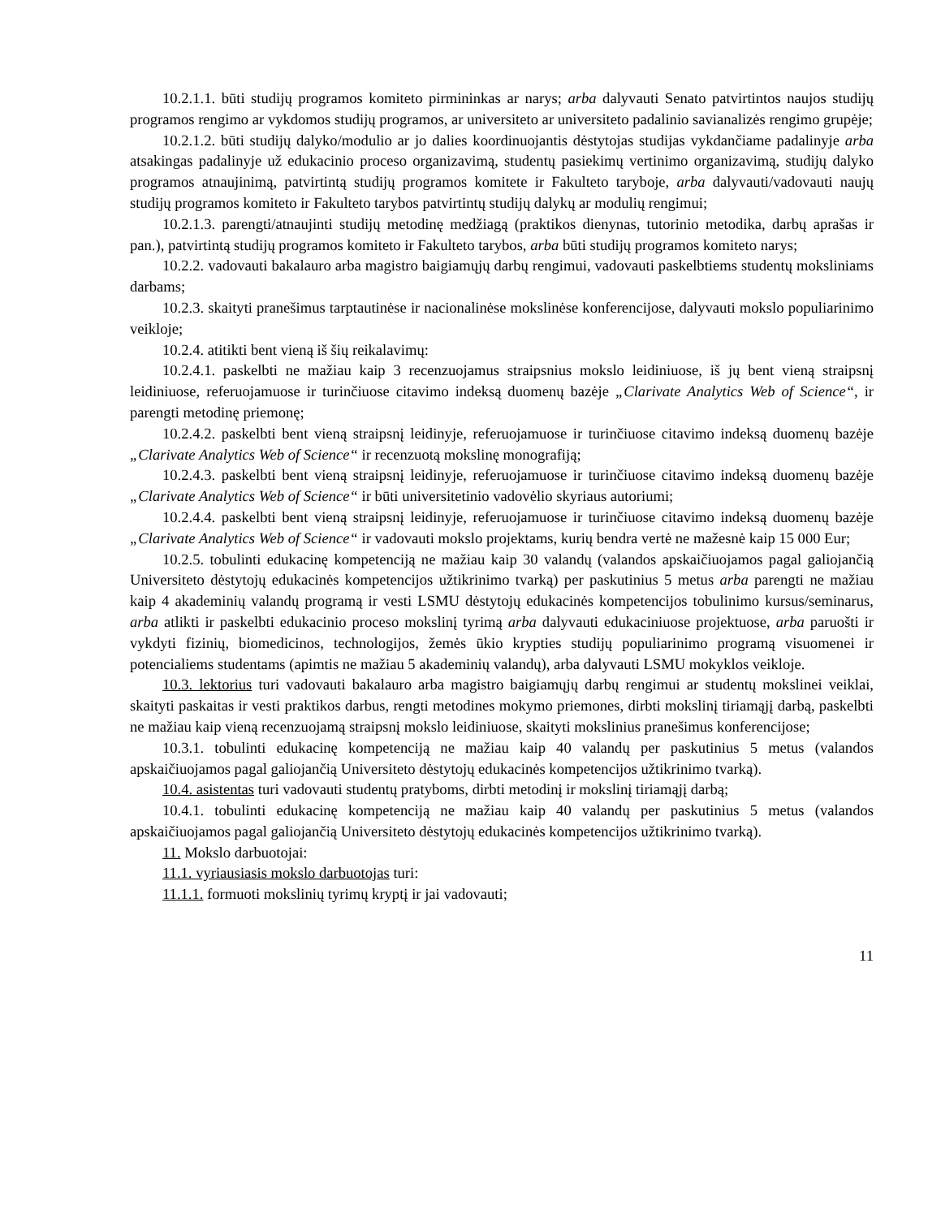10.2.1.1. būti studijų programos komiteto pirmininkas ar narys; arba dalyvauti Senato patvirtintos naujos studijų programos rengimo ar vykdomos studijų programos, ar universiteto ar universiteto padalinio savianalizės rengimo grupėje;
10.2.1.2. būti studijų dalyko/modulio ar jo dalies koordinuojantis dėstytojas studijas vykdančiame padalinyje arba atsakingas padalinyje už edukacinio proceso organizavimą, studentų pasiekimų vertinimo organizavimą, studijų dalyko programos atnaujinimą, patvirtintą studijų programos komitete ir Fakulteto taryboje, arba dalyvauti/vadovauti naujų studijų programos komiteto ir Fakulteto tarybos patvirtintų studijų dalykų ar modulių rengimui;
10.2.1.3. parengti/atnaujinti studijų metodinę medžiagą (praktikos dienynas, tutorinio metodika, darbų aprašas ir pan.), patvirtintą studijų programos komiteto ir Fakulteto tarybos, arba būti studijų programos komiteto narys;
10.2.2. vadovauti bakalauro arba magistro baigiamųjų darbų rengimui, vadovauti paskelbtiems studentų moksliniams darbams;
10.2.3. skaityti pranešimus tarptautinėse ir nacionalinėse mokslinėse konferencijose, dalyvauti mokslo populiarinimo veikloje;
10.2.4. atitikti bent vieną iš šių reikalavimų:
10.2.4.1. paskelbti ne mažiau kaip 3 recenzuojamus straipsnius mokslo leidiniuose, iš jų bent vieną straipsnį leidiniuose, referuojamuose ir turinčiuose citavimo indeksą duomenų bazėje „Clarivate Analytics Web of Science“, ir parengti metodinę priemonę;
10.2.4.2. paskelbti bent vieną straipsnį leidinyje, referuojamuose ir turinčiuose citavimo indeksą duomenų bazėje „Clarivate Analytics Web of Science“ ir recenzuotą mokslinę monografiją;
10.2.4.3. paskelbti bent vieną straipsnį leidinyje, referuojamuose ir turinčiuose citavimo indeksą duomenų bazėje „Clarivate Analytics Web of Science“ ir būti universitetinio vadovėlio skyriaus autoriumi;
10.2.4.4. paskelbti bent vieną straipsnį leidinyje, referuojamuose ir turinčiuose citavimo indeksą duomenų bazėje „Clarivate Analytics Web of Science“ ir vadovauti mokslo projektams, kurių bendra vertė ne mažesnė kaip 15 000 Eur;
10.2.5. tobulinti edukacinę kompetenciją ne mažiau kaip 30 valandų (valandos apskaičiuojamos pagal galiojančią Universiteto dėstytojų edukacinės kompetencijos užtikrinimo tvarką) per paskutinius 5 metus arba parengti ne mažiau kaip 4 akademinių valandų programą ir vesti LSMU dėstytojų edukacinės kompetencijos tobulinimo kursus/seminarus, arba atlikti ir paskelbti edukacinio proceso mokslinį tyrimą arba dalyvauti edukaciniuose projektuose, arba paruošti ir vykdyti fizinių, biomedicinos, technologijos, žemės ūkio krypties studijų populiarinimo programą visuomenei ir potencialiems studentams (apimtis ne mažiau 5 akademinių valandų), arba dalyvauti LSMU mokyklos veikloje.
10.3. lektorius turi vadovauti bakalauro arba magistro baigiamųjų darbų rengimui ar studentų mokslinei veiklai, skaityti paskaitas ir vesti praktikos darbus, rengti metodines mokymo priemones, dirbti mokslinį tiriamąjį darbą, paskelbti ne mažiau kaip vieną recenzuojamą straipsnį mokslo leidiniuose, skaityti mokslinius pranešimus konferencijose;
10.3.1. tobulinti edukacinę kompetenciją ne mažiau kaip 40 valandų per paskutinius 5 metus (valandos apskaičiuojamos pagal galiojančią Universiteto dėstytojų edukacinės kompetencijos užtikrinimo tvarką).
10.4. asistentas turi vadovauti studentų pratyboms, dirbti metodinį ir mokslinį tiriamąjį darbą;
10.4.1. tobulinti edukacinę kompetenciją ne mažiau kaip 40 valandų per paskutinius 5 metus (valandos apskaičiuojamos pagal galiojančią Universiteto dėstytojų edukacinės kompetencijos užtikrinimo tvarką).
11. Mokslo darbuotojai:
11.1. vyriausiasis mokslo darbuotojas turi:
11.1.1. formuoti mokslinių tyrimų kryptį ir jai vadovauti;
11